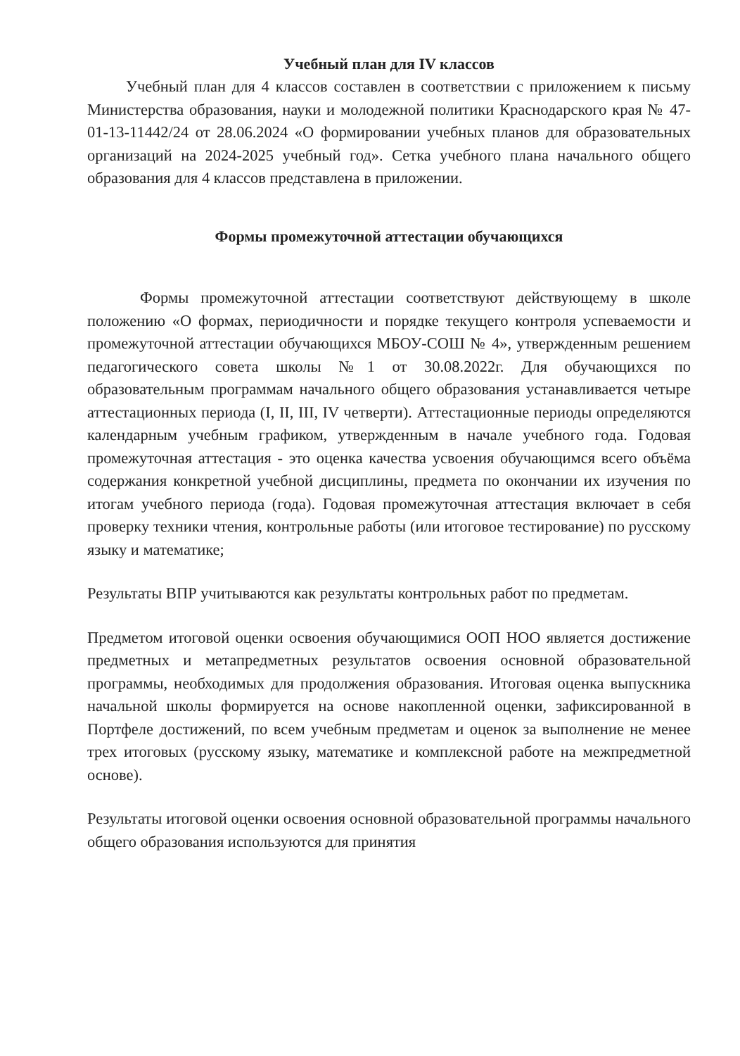Учебный план для IV классов
Учебный план для 4 классов составлен в соответствии с приложением к письму Министерства образования, науки и молодежной политики Краснодарского края № 47-01-13-11442/24 от 28.06.2024 «О формировании учебных планов для образовательных организаций на 2024-2025 учебный год». Сетка учебного плана начального общего образования для 4 классов представлена в приложении.
Формы промежуточной аттестации обучающихся
Формы промежуточной аттестации соответствуют действующему в школе положению «О формах, периодичности и порядке текущего контроля успеваемости и промежуточной аттестации обучающихся МБОУ-СОШ № 4», утвержденным решением педагогического совета школы №1 от 30.08.2022г. Для обучающихся по образовательным программам начального общего образования устанавливается четыре аттестационных периода (I, II, III, IV четверти). Аттестационные периоды определяются календарным учебным графиком, утвержденным в начале учебного года. Годовая промежуточная аттестация - это оценка качества усвоения обучающимся всего объёма содержания конкретной учебной дисциплины, предмета по окончании их изучения по итогам учебного периода (года). Годовая промежуточная аттестация включает в себя проверку техники чтения, контрольные работы (или итоговое тестирование) по русскому языку и математике;
Результаты ВПР учитываются как результаты контрольных работ по предметам.
Предметом итоговой оценки освоения обучающимися ООП НОО является достижение предметных и метапредметных результатов освоения основной образовательной программы, необходимых для продолжения образования. Итоговая оценка выпускника начальной школы формируется на основе накопленной оценки, зафиксированной в Портфеле достижений, по всем учебным предметам и оценок за выполнение не менее трех итоговых (русскому языку, математике и комплексной работе на межпредметной основе).
Результаты итоговой оценки освоения основной образовательной программы начального общего образования используются для принятия